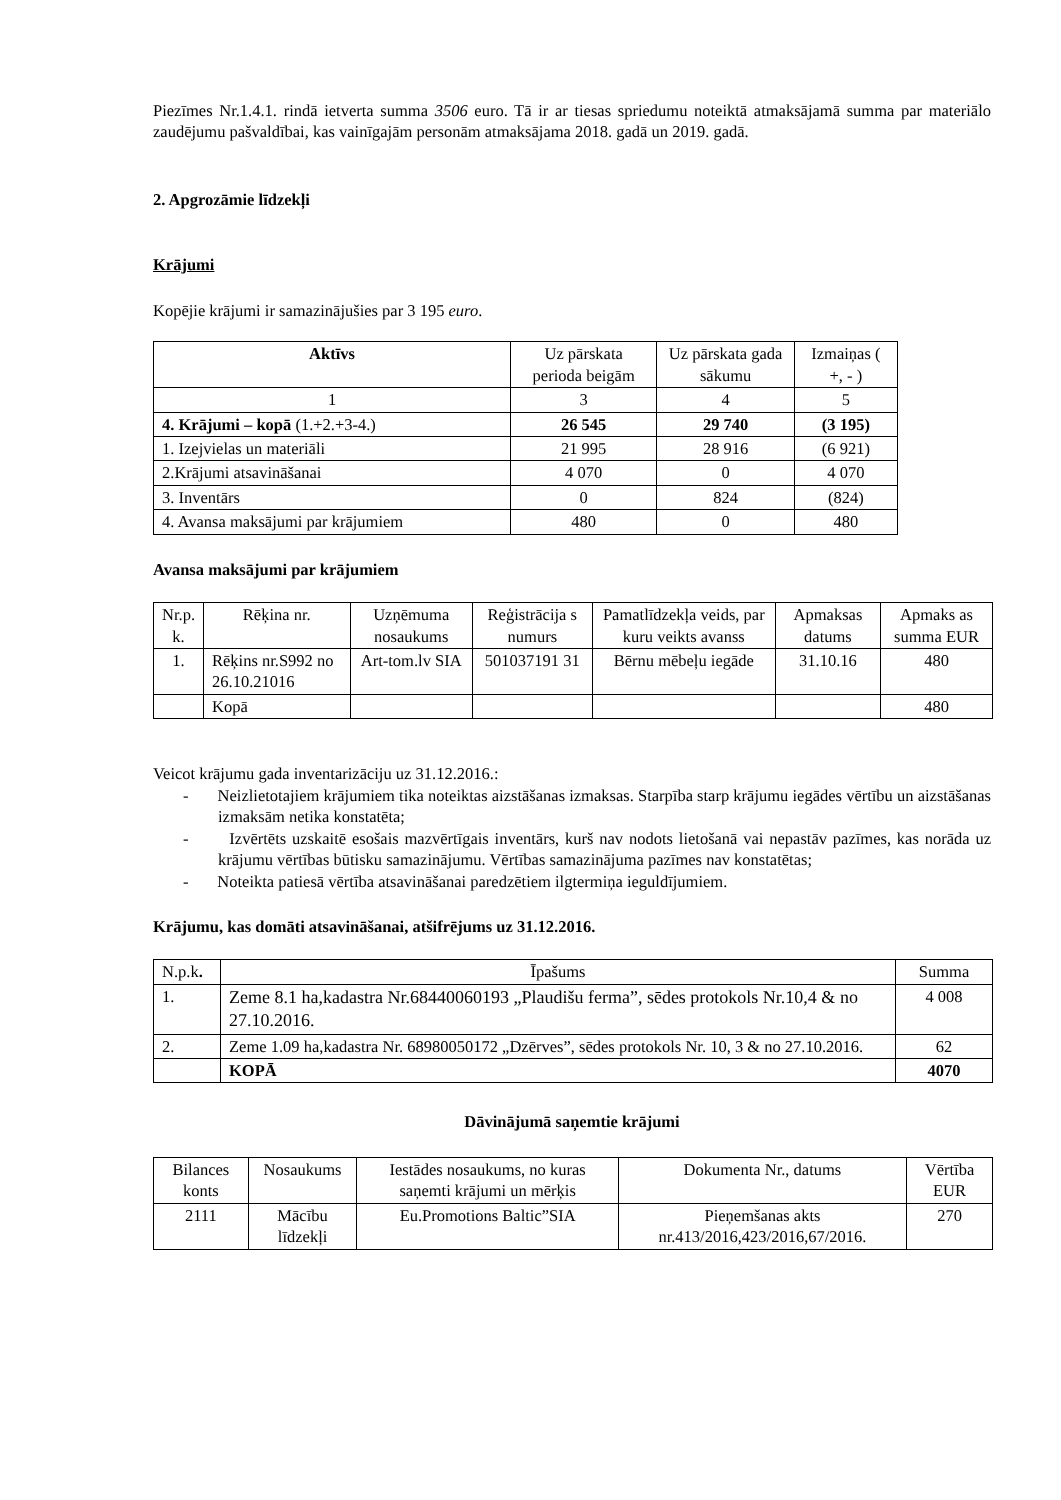Piezīmes Nr.1.4.1. rindā ietverta summa 3506 euro. Tā ir ar tiesas spriedumu noteiktā atmaksājamā summa par materiālo zaudējumu pašvaldībai, kas vainīgajām personām atmaksājama 2018. gadā un 2019. gadā.
2. Apgrozāmie līdzekļi
Krājumi
Kopējie krājumi ir samazinājušies par 3 195 euro.
| Aktīvs | Uz pārskata perioda beigām | Uz pārskata gada sākumu | Izmaiņas ( +, - ) |
| --- | --- | --- | --- |
| 1 | 3 | 4 | 5 |
| 4. Krājumi – kopā (1.+2.+3-4.) | 26 545 | 29 740 | (3 195) |
| 1. Izejvielas un materiāli | 21 995 | 28 916 | (6 921) |
| 2.Krājumi atsavināšanai | 4 070 | 0 | 4 070 |
| 3. Inventārs | 0 | 824 | (824) |
| 4. Avansa maksājumi par krājumiem | 480 | 0 | 480 |
Avansa maksājumi par krājumiem
| Nr.p. k. | Rēķina nr. | Uzņēmuma nosaukums | Reģistrācija s numurs | Pamatlīdzekļa veids, par kuru veikts avanss | Apmaksas datums | Apmaks as summa EUR |
| --- | --- | --- | --- | --- | --- | --- |
| 1. | Rēķins nr.S992 no 26.10.21016 | Art-tom.lv SIA | 501037191 31 | Bērnu mēbeļu iegāde | 31.10.16 | 480 |
| | Kopā | | | | | 480 |
Veicot krājumu gada inventarizāciju uz 31.12.2016.:
- Neizlietotajiem krājumiem tika noteiktas aizstāšanas izmaksas. Starpība starp krājumu iegādes vērtību un aizstāšanas izmaksām netika konstatēta;
- Izvērtēts uzskaitē esošais mazvērtīgais inventārs, kurš nav nodots lietošanā vai nepastāv pazīmes, kas norāda uz krājumu vērtības būtisku samazinājumu. Vērtības samazinājuma pazīmes nav konstatētas;
- Noteikta patiesā vērtība atsavināšanai paredzētiem ilgtermiņa ieguldījumiem.
Krājumu, kas domāti atsavināšanai, atšifrējums uz 31.12.2016.
| N.p.k . | Īpašums | Summa |
| 1. | Zeme 8.1 ha,kadastra Nr.68440060193 „Plaudišu ferma”, sēdes protokols Nr.10,4 & no 27.10.2016. | 4 008 |
| 2. | Zeme 1.09 ha,kadastra Nr. 68980050172 „Dzērves”, sēdes protokols Nr. 10, 3 & no 27.10.2016. | 62 |
| | KOPĀ | 4070 |
Dāvinājumā saņemtie krājumi
| Bilances konts | Nosaukums | Iestādes nosaukums, no kuras saņemti krājumi un mērķis | Dokumenta Nr., datums | Vērtība EUR |
| --- | --- | --- | --- | --- |
| 2111 | Mācību līdzekļi | Eu.Promotions Baltic”SIA | Pieņemšanas akts nr.413/2016,423/2016,67/2016. | 270 |